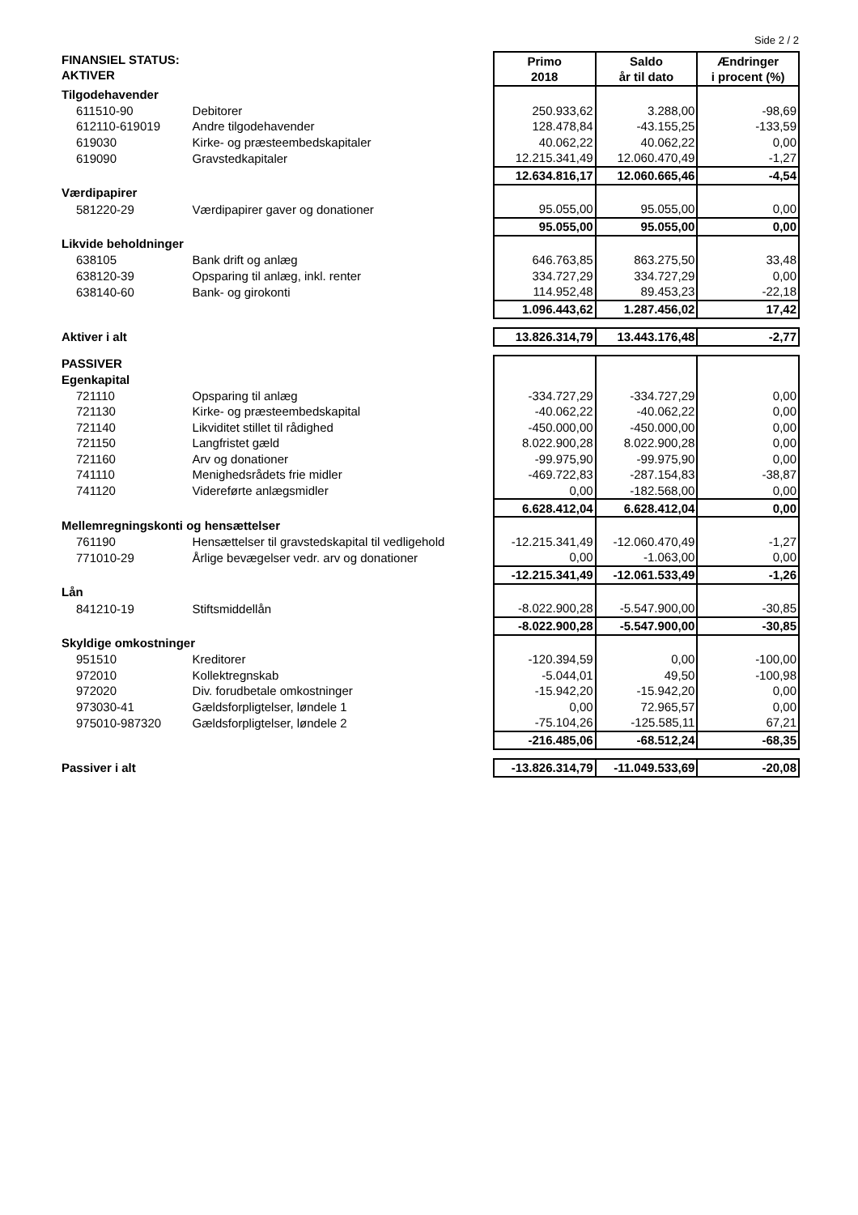Side 2 / 2
| FINANSIEL STATUS: AKTIVER | | Primo 2018 | Saldo år til dato | Ændringer i procent (%) |
| Tilgodehavender | | | | |
| 611510-90 | Debitorer | 250.933,62 | 3.288,00 | -98,69 |
| 612110-619019 | Andre tilgodehavender | 128.478,84 | -43.155,25 | -133,59 |
| 619030 | Kirke- og præsteembedskapitaler | 40.062,22 | 40.062,22 | 0,00 |
| 619090 | Gravstedkapitaler | 12.215.341,49 | 12.060.470,49 | -1,27 |
| | | 12.634.816,17 | 12.060.665,46 | -4,54 |
| Værdipapirer | | | | |
| 581220-29 | Værdipapirer gaver og donationer | 95.055,00 | 95.055,00 | 0,00 |
| | | 95.055,00 | 95.055,00 | 0,00 |
| Likvide beholdninger | | | | |
| 638105 | Bank drift og anlæg | 646.763,85 | 863.275,50 | 33,48 |
| 638120-39 | Opsparing til anlæg, inkl. renter | 334.727,29 | 334.727,29 | 0,00 |
| 638140-60 | Bank- og girokonti | 114.952,48 | 89.453,23 | -22,18 |
| | | 1.096.443,62 | 1.287.456,02 | 17,42 |
| Aktiver i alt | | 13.826.314,79 | 13.443.176,48 | -2,77 |
| PASSIVER | | | | |
| Egenkapital | | | | |
| 721110 | Opsparing til anlæg | -334.727,29 | -334.727,29 | 0,00 |
| 721130 | Kirke- og præsteembedskapital | -40.062,22 | -40.062,22 | 0,00 |
| 721140 | Likviditet stillet til rådighed | -450.000,00 | -450.000,00 | 0,00 |
| 721150 | Langfristet gæld | 8.022.900,28 | 8.022.900,28 | 0,00 |
| 721160 | Arv og donationer | -99.975,90 | -99.975,90 | 0,00 |
| 741110 | Menighedsrådets frie midler | -469.722,83 | -287.154,83 | -38,87 |
| 741120 | Videreførte anlægsmidler | 0,00 | -182.568,00 | 0,00 |
| | | 6.628.412,04 | 6.628.412,04 | 0,00 |
| Mellemregningskonti og hensættelser | | | | |
| 761190 | Hensættelser til gravstedskapital til vedligehold | -12.215.341,49 | -12.060.470,49 | -1,27 |
| 771010-29 | Årlige bevægelser vedr. arv og donationer | 0,00 | -1.063,00 | 0,00 |
| | | -12.215.341,49 | -12.061.533,49 | -1,26 |
| Lån | | | | |
| 841210-19 | Stiftsmiddellån | -8.022.900,28 | -5.547.900,00 | -30,85 |
| | | -8.022.900,28 | -5.547.900,00 | -30,85 |
| Skyldige omkostninger | | | | |
| 951510 | Kreditorer | -120.394,59 | 0,00 | -100,00 |
| 972010 | Kollektregnskab | -5.044,01 | 49,50 | -100,98 |
| 972020 | Div. forudbetale omkostninger | -15.942,20 | -15.942,20 | 0,00 |
| 973030-41 | Gældsforpligtelser, løndele 1 | 0,00 | 72.965,57 | 0,00 |
| 975010-987320 | Gældsforpligtelser, løndele 2 | -75.104,26 | -125.585,11 | 67,21 |
| | | -216.485,06 | -68.512,24 | -68,35 |
| Passiver i alt | | -13.826.314,79 | -11.049.533,69 | -20,08 |